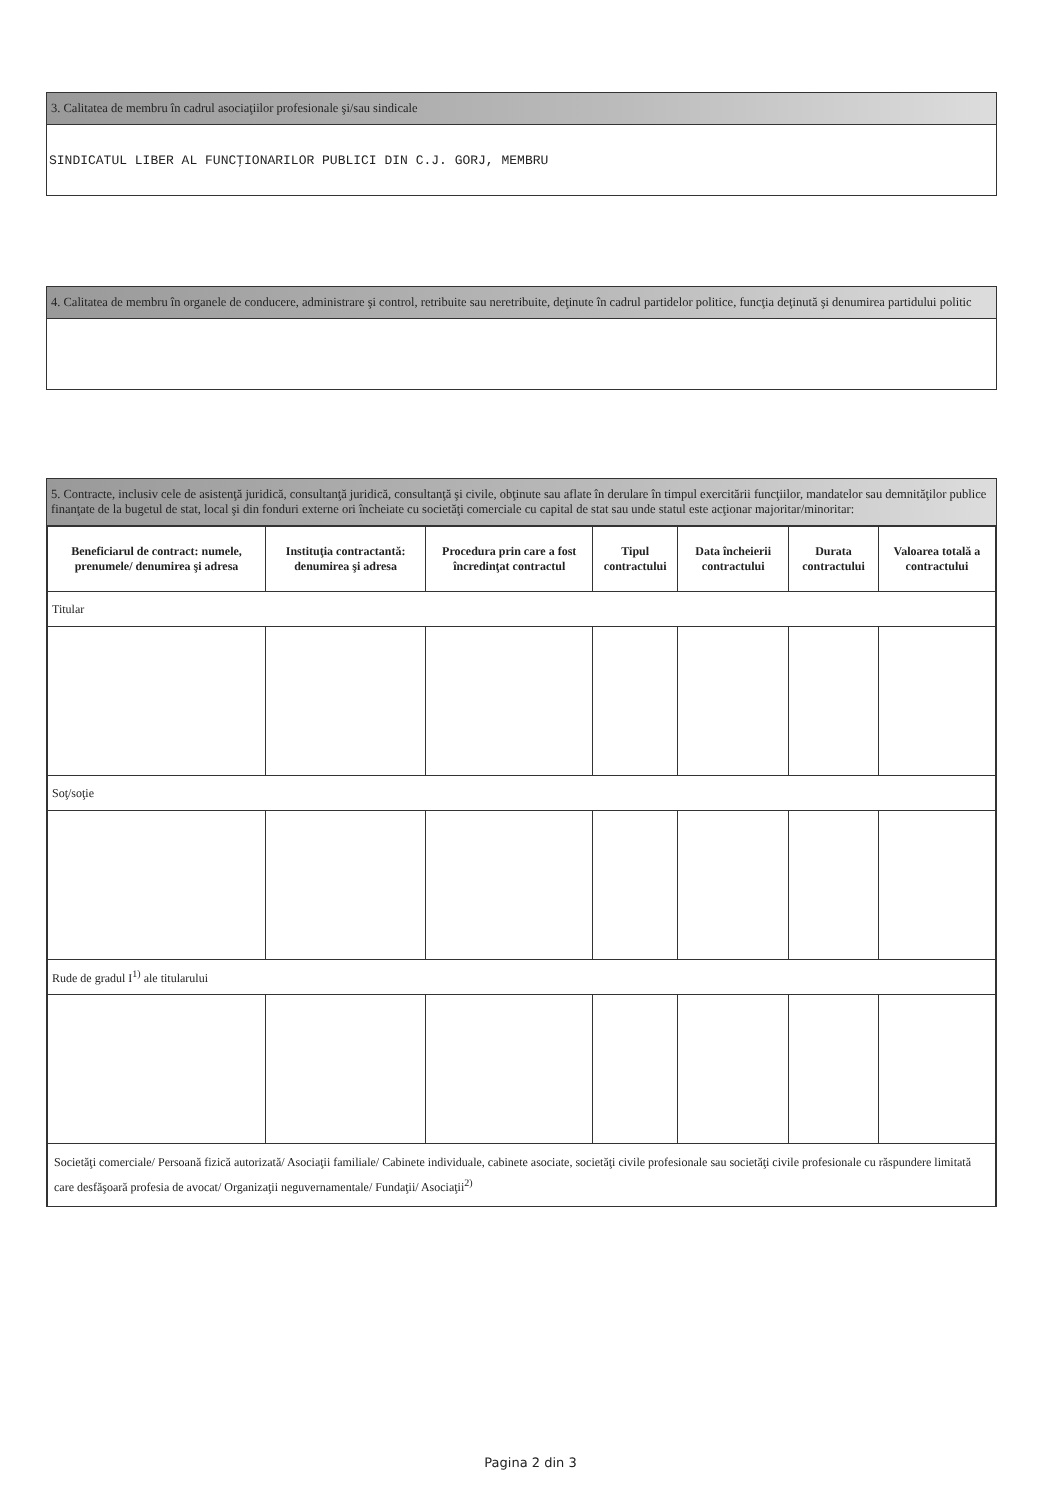3. Calitatea de membru în cadrul asociaţiilor profesionale şi/sau sindicale
SINDICATUL LIBER AL FUNCŢIONARILOR PUBLICI DIN C.J. GORJ, MEMBRU
4. Calitatea de membru în organele de conducere, administrare şi control, retribuite sau neretribuite, deţinute în cadrul partidelor politice, funcţia deţinută şi denumirea partidului politic
5. Contracte, inclusiv cele de asistenţă juridică, consultanţă juridică, consultanţă şi civile, obţinute sau aflate în derulare în timpul exercitării funcţiilor, mandatelor sau demnităţilor publice finanţate de la bugetul de stat, local şi din fonduri externe ori încheiate cu societăţi comerciale cu capital de stat sau unde statul este acţionar majoritar/minoritar:
| Beneficiarul de contract: numele, prenumele/ denumirea şi adresa | Instituţia contractantă: denumirea şi adresa | Procedura prin care a fost încredinţat contractul | Tipul contractului | Data încheierii contractului | Durata contractului | Valoarea totală a contractului |
| --- | --- | --- | --- | --- | --- | --- |
| Titular | | | | | | |
| Soţ/soţie | | | | | | |
| Rude de gradul I<sup>1)</sup> ale titularului | | | | | | |
| Societăţi comerciale/ Persoană fizică autorizată/ Asociaţii familiale/ Cabinete individuale, cabinete asociate, societăţi civile profesionale sau societăţi civile profesionale cu răspundere limitată care desfăşoară profesia de avocat/ Organizaţii neguvernamentale/ Fundaţii/ Asociaţii<sup>2)</sup> | | | | | | |
Pagina 2 din 3